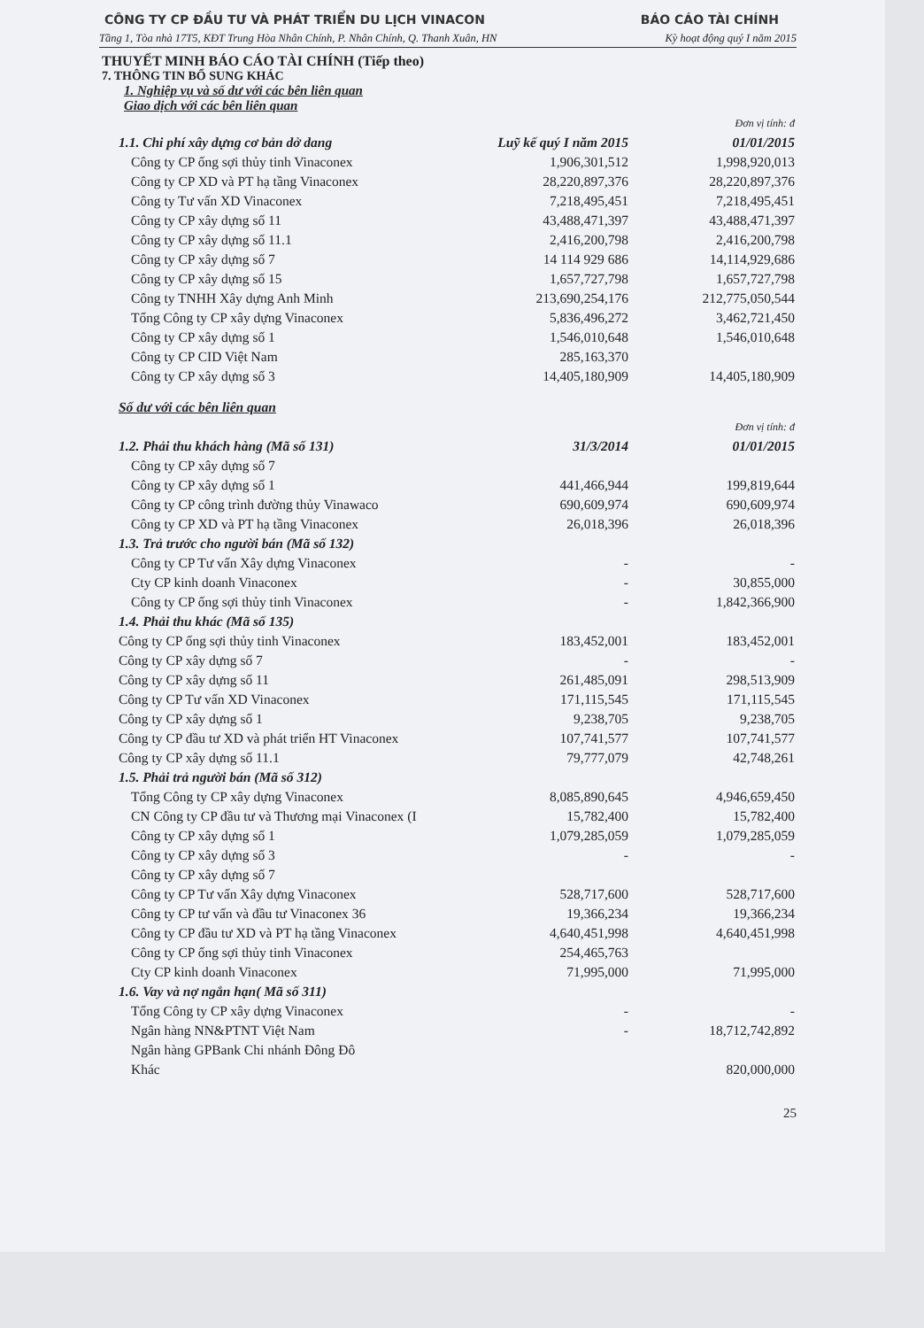CÔNG TY CP ĐẦU TƯ VÀ PHÁT TRIỂN DU LỊCH VINACON BÁO CÁO TÀI CHÍNH
Tầng 1, Tòa nhà 17T5, KĐT Trung Hòa Nhân Chính, P. Nhân Chính, Q. Thanh Xuân, HN Kỳ hoạt động quý I năm 2015
THUYẾT MINH BÁO CÁO TÀI CHÍNH (Tiếp theo)
7. THÔNG TIN BỔ SUNG KHÁC
1. Nghiệp vụ và số dư với các bên liên quan
Giao dịch với các bên liên quan
| | | Đơn vị tính: đ |
| 1.1. Chi phí xây dựng cơ bản dở dang | Luỹ kế quý I năm 2015 | 01/01/2015 |
| Công ty CP ống sợi thủy tinh Vinaconex | 1,906,301,512 | 1,998,920,013 |
| Công ty CP XD và PT hạ tầng Vinaconex | 28,220,897,376 | 28,220,897,376 |
| Công ty Tư vấn XD Vinaconex | 7,218,495,451 | 7,218,495,451 |
| Công ty CP xây dựng số 11 | 43,488,471,397 | 43,488,471,397 |
| Công ty CP xây dựng số 11.1 | 2,416,200,798 | 2,416,200,798 |
| Công ty CP xây dựng số 7 | 14 114 929 686 | 14,114,929,686 |
| Công ty CP xây dựng số 15 | 1,657,727,798 | 1,657,727,798 |
| Công ty TNHH Xây dựng Anh Minh | 213,690,254,176 | 212,775,050,544 |
| Tổng Công ty CP xây dựng Vinaconex | 5,836,496,272 | 3,462,721,450 |
| Công ty CP xây dựng số 1 | 1,546,010,648 | 1,546,010,648 |
| Công ty CP CID Việt Nam | 285,163,370 | |
| Công ty CP xây dựng số 3 | 14,405,180,909 | 14,405,180,909 |
| Số dư với các bên liên quan | | |
| | | Đơn vị tính: đ |
| 1.2. Phải thu khách hàng (Mã số 131) | 31/3/2014 | 01/01/2015 |
| Công ty CP xây dựng số 7 | | |
| Công ty CP xây dựng số 1 | 441,466,944 | 199,819,644 |
| Công ty CP công trình đường thủy Vinawaco | 690,609,974 | 690,609,974 |
| Công ty CP XD và PT hạ tầng Vinaconex | 26,018,396 | 26,018,396 |
| 1.3. Trả trước cho người bán (Mã số 132) | | |
| Công ty CP Tư vấn Xây dựng Vinaconex | - | - |
| Cty CP kinh doanh Vinaconex | - | 30,855,000 |
| Công ty CP ống sợi thủy tinh Vinaconex | - | 1,842,366,900 |
| 1.4. Phải thu khác (Mã số 135) | | |
| Công ty CP ống sợi thủy tinh Vinaconex | 183,452,001 | 183,452,001 |
| Công ty CP xây dựng số 7 | - | - |
| Công ty CP xây dựng số 11 | 261,485,091 | 298,513,909 |
| Công ty CP Tư vấn XD Vinaconex | 171,115,545 | 171,115,545 |
| Công ty CP xây dựng số 1 | 9,238,705 | 9,238,705 |
| Công ty CP đầu tư XD và phát triển HT Vinaconex | 107,741,577 | 107,741,577 |
| Công ty CP xây dựng số 11.1 | 79,777,079 | 42,748,261 |
| 1.5. Phải trả người bán (Mã số 312) | | |
| Tổng Công ty CP xây dựng Vinaconex | 8,085,890,645 | 4,946,659,450 |
| CN Công ty CP đầu tư và Thương mại Vinaconex (I | 15,782,400 | 15,782,400 |
| Công ty CP xây dựng số 1 | 1,079,285,059 | 1,079,285,059 |
| Công ty CP xây dựng số 3 | - | - |
| Công ty CP xây dựng số 7 | | |
| Công ty CP Tư vấn Xây dựng Vinaconex | 528,717,600 | 528,717,600 |
| Công ty CP tư vấn và đầu tư Vinaconex 36 | 19,366,234 | 19,366,234 |
| Công ty CP đầu tư XD và PT hạ tầng Vinaconex | 4,640,451,998 | 4,640,451,998 |
| Công ty CP ống sợi thủy tinh Vinaconex | 254,465,763 | |
| Cty CP kinh doanh Vinaconex | 71,995,000 | 71,995,000 |
| 1.6. Vay và nợ ngắn hạn( Mã số 311) | | |
| Tổng Công ty CP xây dựng Vinaconex | - | - |
| Ngân hàng NN&PTNT Việt Nam | - | 18,712,742,892 |
| Ngân hàng GPBank Chi nhánh Đông Đô | | |
| Khác | | 820,000,000 |
25